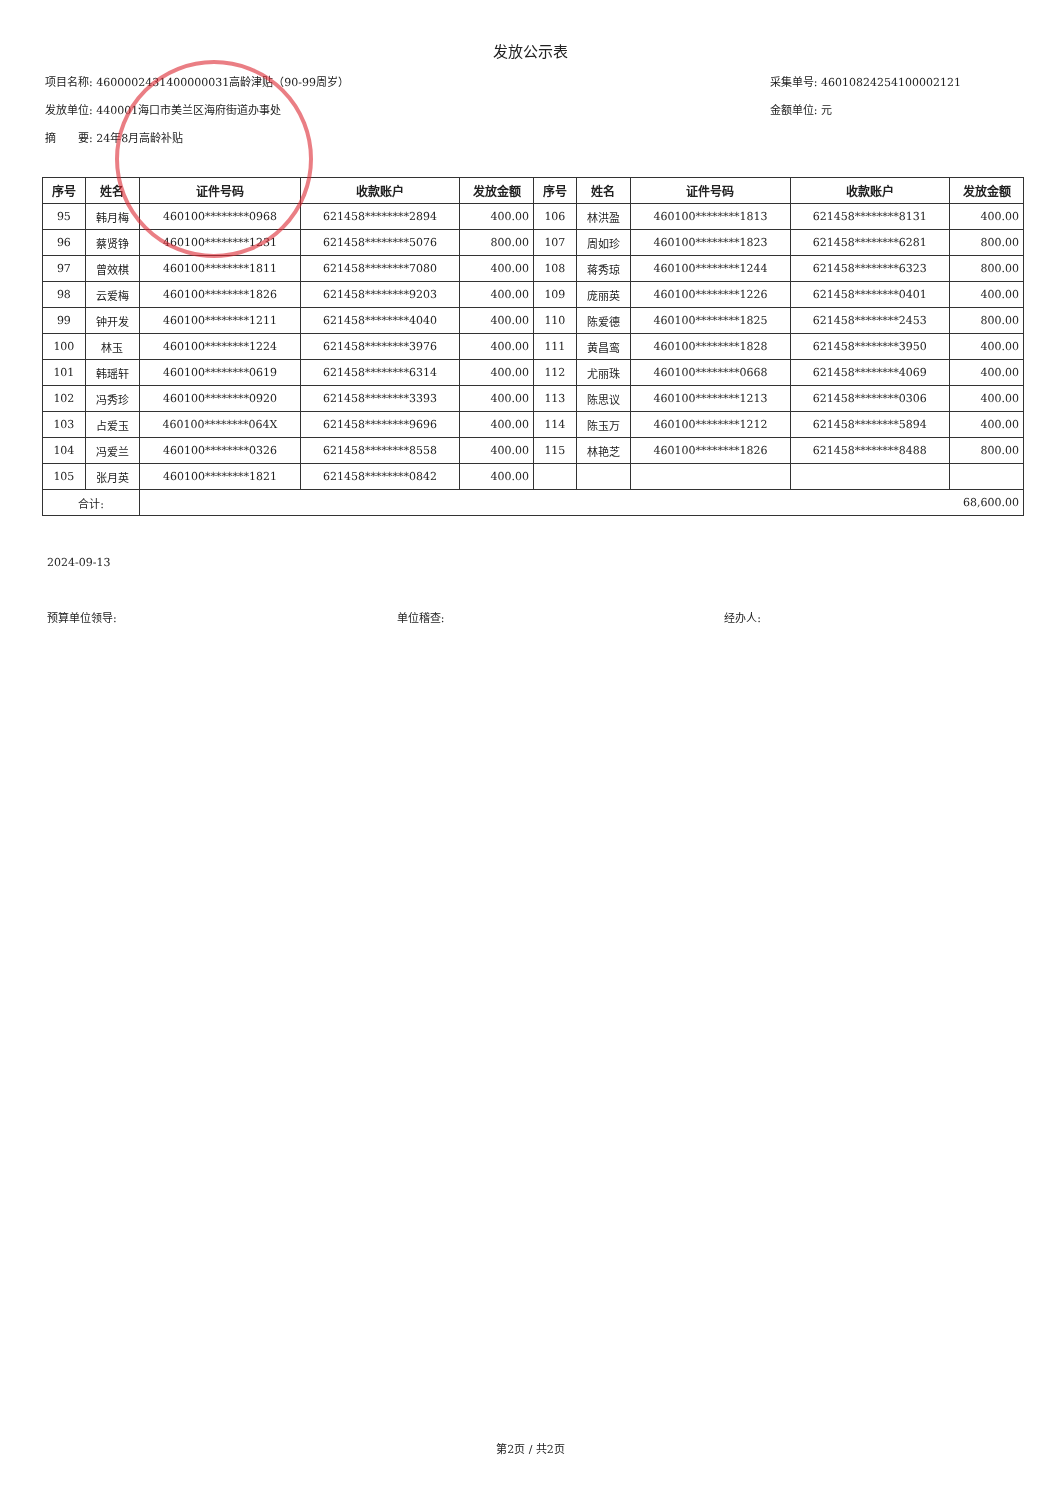发放公示表
项目名称: 4600002431400000031高龄津贴（90-99周岁）
发放单位: 440001海口市美兰区海府街道办事处
摘　　要: 24年8月高龄补贴
采集单号: 46010824254100002121
金额单位: 元
| 序号 | 姓名 | 证件号码 | 收款账户 | 发放金额 | 序号 | 姓名 | 证件号码 | 收款账户 | 发放金额 |
| --- | --- | --- | --- | --- | --- | --- | --- | --- | --- |
| 95 | 韩月梅 | 460100********0968 | 621458********2894 | 400.00 | 106 | 林洪盈 | 460100********1813 | 621458********8131 | 400.00 |
| 96 | 蔡贤铮 | 460100********1231 | 621458********5076 | 800.00 | 107 | 周如珍 | 460100********1823 | 621458********6281 | 800.00 |
| 97 | 曾效棋 | 460100********1811 | 621458********7080 | 400.00 | 108 | 蒋秀琼 | 460100********1244 | 621458********6323 | 800.00 |
| 98 | 云爱梅 | 460100********1826 | 621458********9203 | 400.00 | 109 | 庞丽英 | 460100********1226 | 621458********0401 | 400.00 |
| 99 | 钟开发 | 460100********1211 | 621458********4040 | 400.00 | 110 | 陈爱德 | 460100********1825 | 621458********2453 | 800.00 |
| 100 | 林玉 | 460100********1224 | 621458********3976 | 400.00 | 111 | 黄昌鸾 | 460100********1828 | 621458********3950 | 400.00 |
| 101 | 韩瑶轩 | 460100********0619 | 621458********6314 | 400.00 | 112 | 尤丽珠 | 460100********0668 | 621458********4069 | 400.00 |
| 102 | 冯秀珍 | 460100********0920 | 621458********3393 | 400.00 | 113 | 陈思议 | 460100********1213 | 621458********0306 | 400.00 |
| 103 | 占爱玉 | 460100********064X | 621458********9696 | 400.00 | 114 | 陈玉万 | 460100********1212 | 621458********5894 | 400.00 |
| 104 | 冯爱兰 | 460100********0326 | 621458********8558 | 400.00 | 115 | 林艳芝 | 460100********1826 | 621458********8488 | 800.00 |
| 105 | 张月英 | 460100********1821 | 621458********0842 | 400.00 | | | | | |
| 合计: | | 68,600.00 | | | | | | | |
2024-09-13
预算单位领导: 单位稽查: 经办人:
第2页 / 共2页